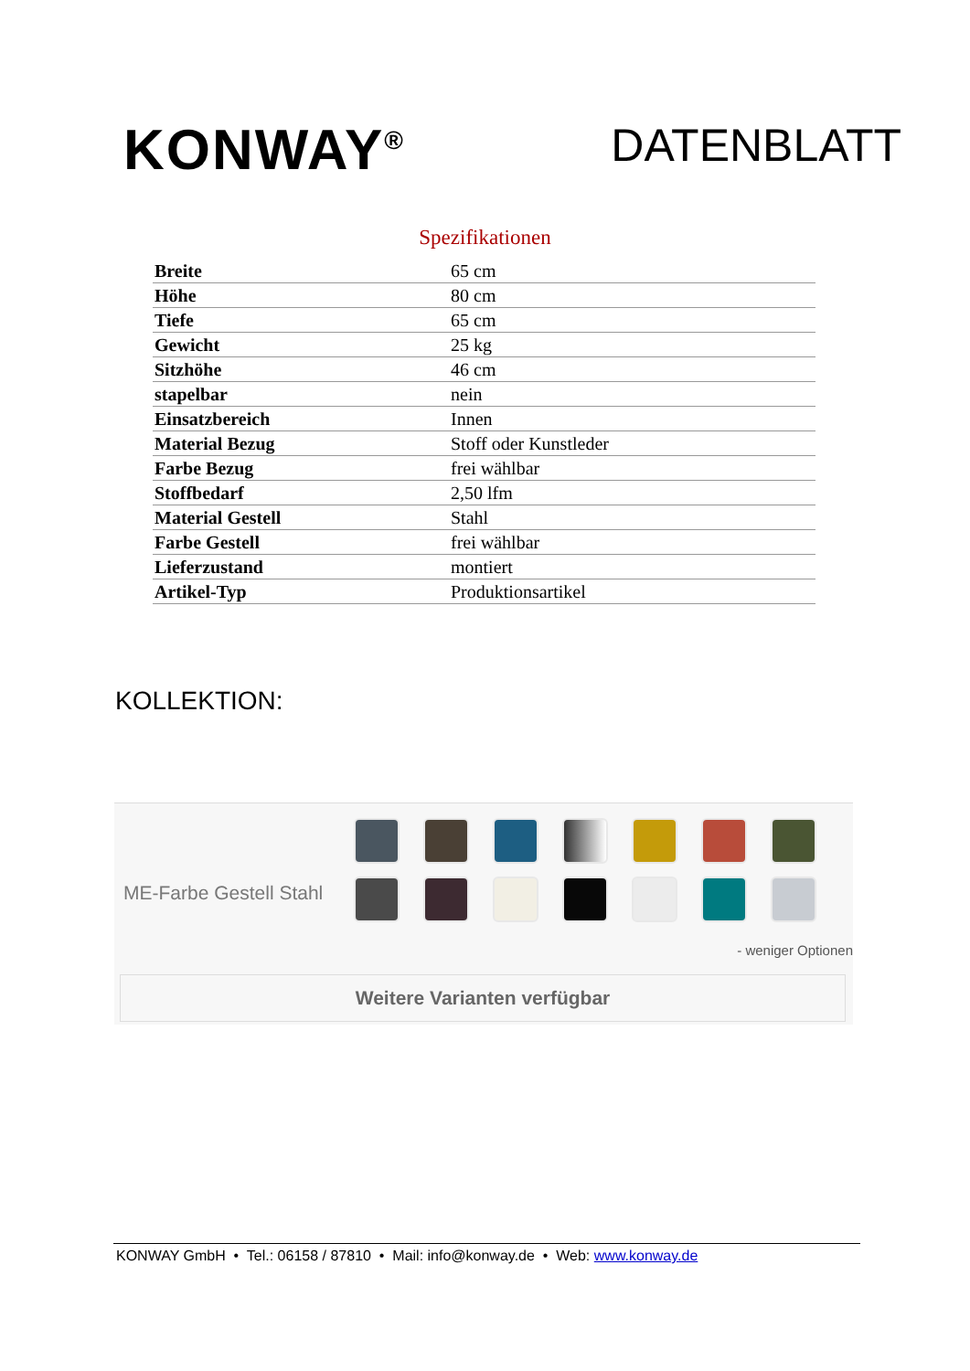KONWAY<sup>®</sup>
DATENBLATT
Spezifikationen
| Breite | 65 cm |
| Höhe | 80 cm |
| Tiefe | 65 cm |
| Gewicht | 25 kg |
| Sitzhöhe | 46 cm |
| stapelbar | nein |
| Einsatzbereich | Innen |
| Material Bezug | Stoff oder Kunstleder |
| Farbe Bezug | frei wählbar |
| Stoffbedarf | 2,50 lfm |
| Material Gestell | Stahl |
| Farbe Gestell | frei wählbar |
| Lieferzustand | montiert |
| Artikel-Typ | Produktionsartikel |
KOLLEKTION:
ME-Farbe Gestell Stahl
- weniger Optionen
Weitere Varianten verfügbar
KONWAY GmbH • Tel.: 06158 / 87810 • Mail: info@konway.de • Web: www.konway.de